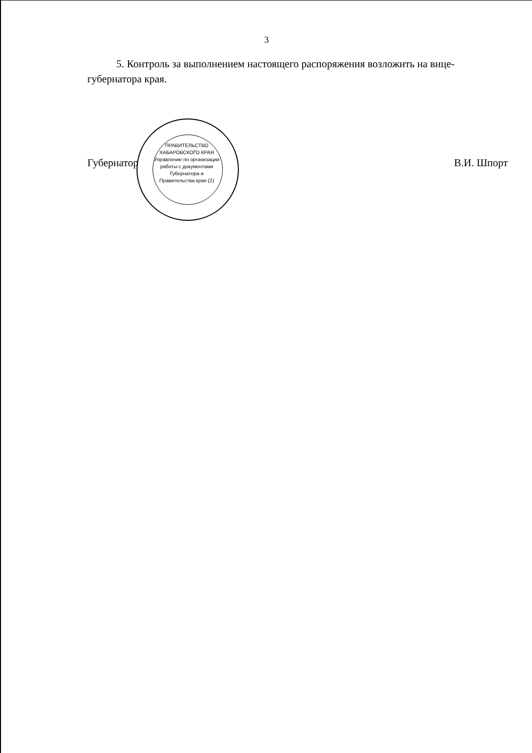3
5. Контроль за выполнением настоящего распоряжения возложить на вице-губернатора края.
Губернатор В.И. Шпорт
ПРАВИТЕЛЬСТВО ХАБАРОВСКОГО КРАЯ
Управление по организации работы с документами Губернатора и Правительства края (2)